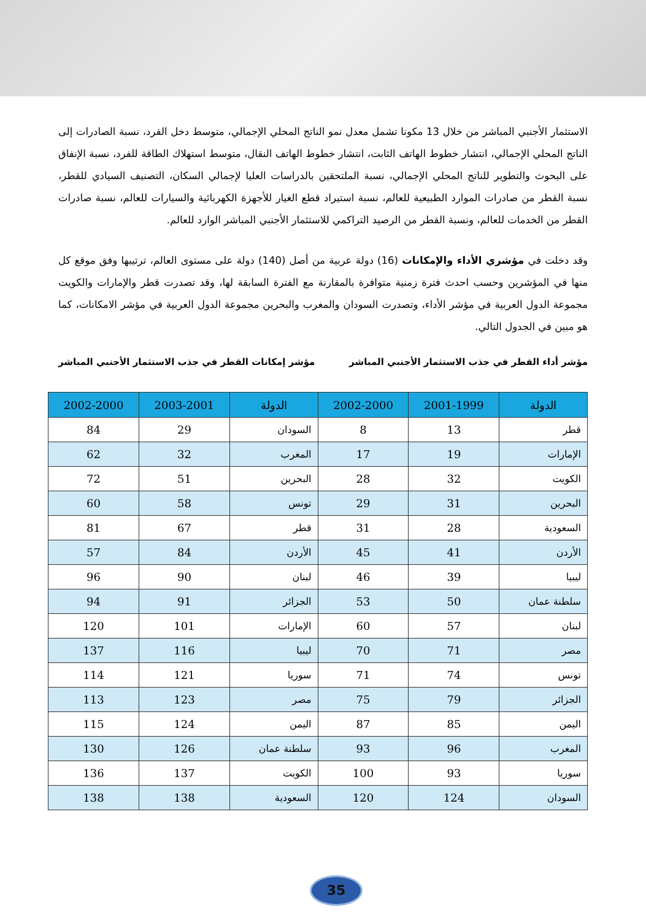الاستثمار الأجنبي المباشر من خلال 13 مكونا تشمل معدل نمو الناتج المحلي الإجمالي، متوسط دخل الفرد، نسبة الصادرات إلى الناتج المحلي الإجمالي، انتشار خطوط الهاتف الثابت، انتشار خطوط الهاتف النقال، متوسط استهلاك الطاقة للفرد، نسبة الإنفاق على البحوث والتطوير للناتج المحلي الإجمالي، نسبة الملتحقين بالدراسات العليا لإجمالي السكان، التصنيف السيادي للقطر، نسبة القطر من صادرات الموارد الطبيعية للعالم، نسبة استيراد قطع الغيار للأجهزة الكهربائية والسيارات للعالم، نسبة صادرات القطر من الخدمات للعالم، ونسبة القطر من الرصيد التراكمي للاستثمار الأجنبي المباشر الوارد للعالم.
وقد دخلت في مؤشري الأداء والإمكانات (16) دولة عربية من أصل (140) دولة على مستوى العالم، ترتيبها وفق موقع كل منها في المؤشرين وحسب احدث فترة زمنية متوافرة بالمقارنة مع الفترة السابقة لها، وقد تصدرت قطر والإمارات والكويت مجموعة الدول العربية في مؤشر الأداء، وتصدرت السودان والمغرب والبحرين مجموعة الدول العربية في مؤشر الامكانات، كما هو مبين في الجدول التالي.
مؤشر أداء القطر في جذب الاستثمار الأجنبي المباشر مؤشر إمكانات القطر في جذب الاستثمار الأجنبي المباشر
| الدولة | 2001-1999 | 2002-2000 | الدولة | 2003-2001 | 2002-2000 |
| --- | --- | --- | --- | --- | --- |
| قطر | 13 | 8 | السودان | 29 | 84 |
| الإمارات | 19 | 17 | المغرب | 32 | 62 |
| الكويت | 32 | 28 | البحرين | 51 | 72 |
| البحرين | 31 | 29 | تونس | 58 | 60 |
| السعودية | 28 | 31 | قطر | 67 | 81 |
| الأردن | 41 | 45 | الأردن | 84 | 57 |
| ليبيا | 39 | 46 | لبنان | 90 | 96 |
| سلطنة عمان | 50 | 53 | الجزائر | 91 | 94 |
| لبنان | 57 | 60 | الإمارات | 101 | 120 |
| مصر | 71 | 70 | ليبيا | 116 | 137 |
| تونس | 74 | 71 | سوريا | 121 | 114 |
| الجزائر | 79 | 75 | مصر | 123 | 113 |
| اليمن | 85 | 87 | اليمن | 124 | 115 |
| المغرب | 96 | 93 | سلطنة عمان | 126 | 130 |
| سوريا | 93 | 100 | الكويت | 137 | 136 |
| السودان | 124 | 120 | السعودية | 138 | 138 |
35